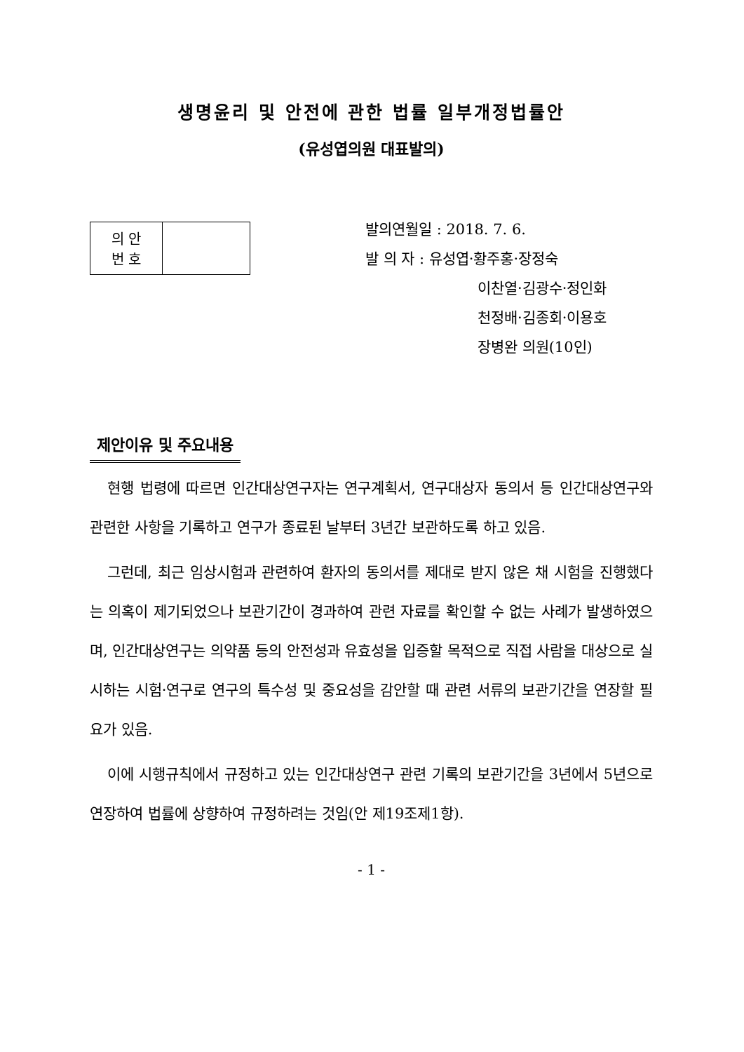생명윤리 및 안전에 관한 법률 일부개정법률안
(유성엽의원 대표발의)
| 의 안 번 호 | |
발의연월일 : 2018. 7. 6.
발 의 자 : 유성엽·황주홍·장정숙
이찬열·김광수·정인화
천정배·김종회·이용호
장병완 의원(10인)
제안이유 및 주요내용
현행 법령에 따르면 인간대상연구자는 연구계획서, 연구대상자 동의서 등 인간대상연구와 관련한 사항을 기록하고 연구가 종료된 날부터 3년간 보관하도록 하고 있음.
그런데, 최근 임상시험과 관련하여 환자의 동의서를 제대로 받지 않은 채 시험을 진행했다는 의혹이 제기되었으나 보관기간이 경과하여 관련 자료를 확인할 수 없는 사례가 발생하였으며, 인간대상연구는 의약품 등의 안전성과 유효성을 입증할 목적으로 직접 사람을 대상으로 실시하는 시험·연구로 연구의 특수성 및 중요성을 감안할 때 관련 서류의 보관기간을 연장할 필요가 있음.
이에 시행규칙에서 규정하고 있는 인간대상연구 관련 기록의 보관기간을 3년에서 5년으로 연장하여 법률에 상향하여 규정하려는 것임(안 제19조제1항).
- 1 -